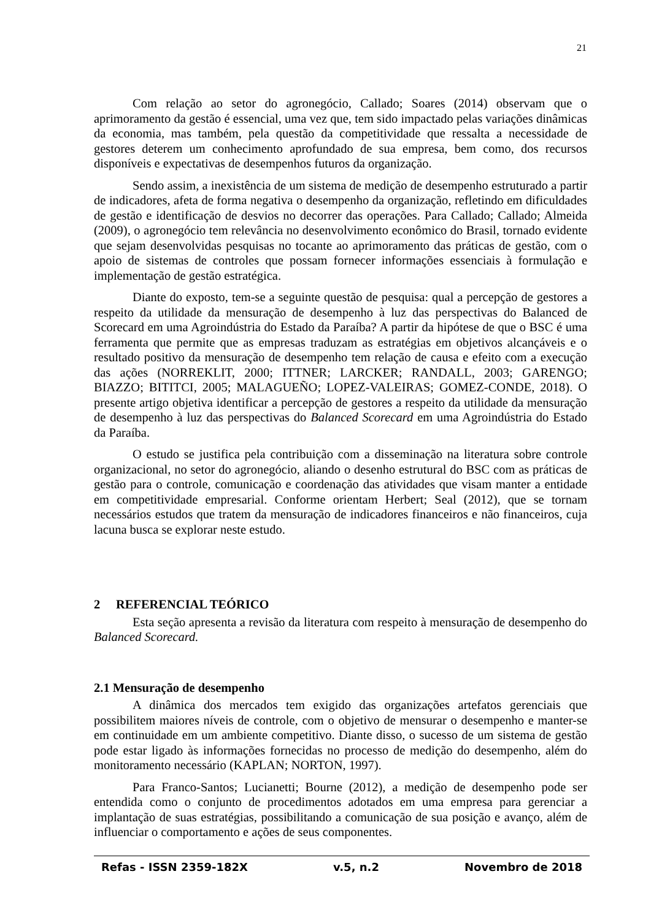21
Com relação ao setor do agronegócio, Callado; Soares (2014) observam que o aprimoramento da gestão é essencial, uma vez que, tem sido impactado pelas variações dinâmicas da economia, mas também, pela questão da competitividade que ressalta a necessidade de gestores deterem um conhecimento aprofundado de sua empresa, bem como, dos recursos disponíveis e expectativas de desempenhos futuros da organização.
Sendo assim, a inexistência de um sistema de medição de desempenho estruturado a partir de indicadores, afeta de forma negativa o desempenho da organização, refletindo em dificuldades de gestão e identificação de desvios no decorrer das operações. Para Callado; Callado; Almeida (2009), o agronegócio tem relevância no desenvolvimento econômico do Brasil, tornado evidente que sejam desenvolvidas pesquisas no tocante ao aprimoramento das práticas de gestão, com o apoio de sistemas de controles que possam fornecer informações essenciais à formulação e implementação de gestão estratégica.
Diante do exposto, tem-se a seguinte questão de pesquisa: qual a percepção de gestores a respeito da utilidade da mensuração de desempenho à luz das perspectivas do Balanced de Scorecard em uma Agroindústria do Estado da Paraíba? A partir da hipótese de que o BSC é uma ferramenta que permite que as empresas traduzam as estratégias em objetivos alcançáveis e o resultado positivo da mensuração de desempenho tem relação de causa e efeito com a execução das ações (NORREKLIT, 2000; ITTNER; LARCKER; RANDALL, 2003; GARENGO; BIAZZO; BITITCI, 2005; MALAGUEÑO; LOPEZ-VALEIRAS; GOMEZ-CONDE, 2018). O presente artigo objetiva identificar a percepção de gestores a respeito da utilidade da mensuração de desempenho à luz das perspectivas do Balanced Scorecard em uma Agroindústria do Estado da Paraíba.
O estudo se justifica pela contribuição com a disseminação na literatura sobre controle organizacional, no setor do agronegócio, aliando o desenho estrutural do BSC com as práticas de gestão para o controle, comunicação e coordenação das atividades que visam manter a entidade em competitividade empresarial. Conforme orientam Herbert; Seal (2012), que se tornam necessários estudos que tratem da mensuração de indicadores financeiros e não financeiros, cuja lacuna busca se explorar neste estudo.
2 REFERENCIAL TEÓRICO
Esta seção apresenta a revisão da literatura com respeito à mensuração de desempenho do Balanced Scorecard.
2.1 Mensuração de desempenho
A dinâmica dos mercados tem exigido das organizações artefatos gerenciais que possibilitem maiores níveis de controle, com o objetivo de mensurar o desempenho e manter-se em continuidade em um ambiente competitivo. Diante disso, o sucesso de um sistema de gestão pode estar ligado às informações fornecidas no processo de medição do desempenho, além do monitoramento necessário (KAPLAN; NORTON, 1997).
Para Franco-Santos; Lucianetti; Bourne (2012), a medição de desempenho pode ser entendida como o conjunto de procedimentos adotados em uma empresa para gerenciar a implantação de suas estratégias, possibilitando a comunicação de sua posição e avanço, além de influenciar o comportamento e ações de seus componentes.
Refas - ISSN 2359-182X v.5, n.2 Novembro de 2018